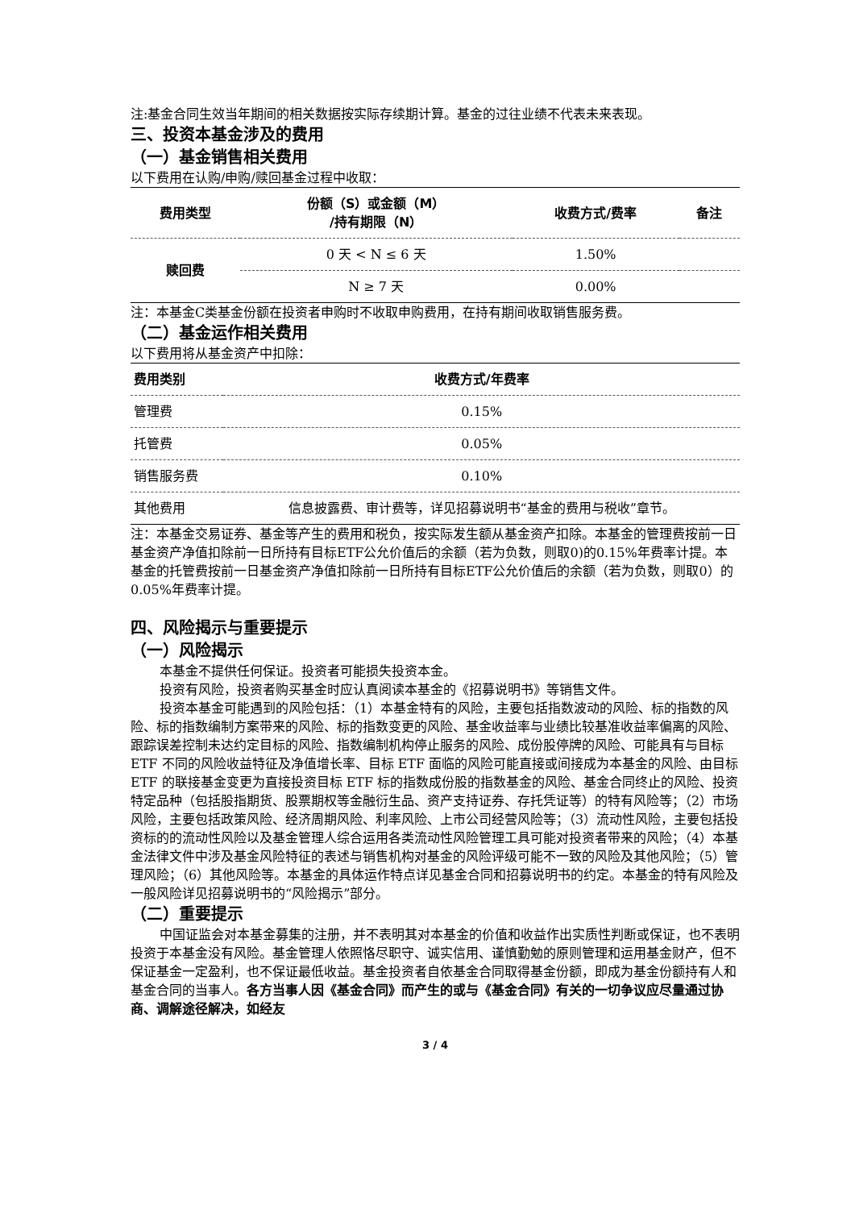注:基金合同生效当年期间的相关数据按实际存续期计算。基金的过往业绩不代表未来表现。
三、投资本基金涉及的费用
（一）基金销售相关费用
以下费用在认购/申购/赎回基金过程中收取：
| 费用类型 | 份额（S）或金额（M） /持有期限（N） | 收费方式/费率 | 备注 |
| --- | --- | --- | --- |
| 赎回费 | 0 天 < N ≤ 6 天 | 1.50% | |
| | N ≥ 7 天 | 0.00% | |
注：本基金C类基金份额在投资者申购时不收取申购费用，在持有期间收取销售服务费。
（二）基金运作相关费用
以下费用将从基金资产中扣除：
| 费用类别 | 收费方式/年费率 |
| --- | --- |
| 管理费 | 0.15% |
| 托管费 | 0.05% |
| 销售服务费 | 0.10% |
| 其他费用 | 信息披露费、审计费等，详见招募说明书“基金的费用与税收”章节。 |
注：本基金交易证券、基金等产生的费用和税负，按实际发生额从基金资产扣除。本基金的管理费按前一日基金资产净值扣除前一日所持有目标ETF公允价值后的余额（若为负数，则取0)的0.15%年费率计提。本基金的托管费按前一日基金资产净值扣除前一日所持有目标ETF公允价值后的余额（若为负数，则取0）的0.05%年费率计提。
四、风险揭示与重要提示
（一）风险揭示
本基金不提供任何保证。投资者可能损失投资本金。
投资有风险，投资者购买基金时应认真阅读本基金的《招募说明书》等销售文件。
投资本基金可能遇到的风险包括：（1）本基金特有的风险，主要包括指数波动的风险、标的指数的风险、标的指数编制方案带来的风险、标的指数变更的风险、基金收益率与业绩比较基准收益率偏离的风险、跟踪误差控制未达约定目标的风险、指数编制机构停止服务的风险、成份股停牌的风险、可能具有与目标 ETF 不同的风险收益特征及净值增长率、目标 ETF 面临的风险可能直接或间接成为本基金的风险、由目标 ETF 的联接基金变更为直接投资目标 ETF 标的指数成份股的指数基金的风险、基金合同终止的风险、投资特定品种（包括股指期货、股票期权等金融衍生品、资产支持证券、存托凭证等）的特有风险等；（2）市场风险，主要包括政策风险、经济周期风险、利率风险、上市公司经营风险等；（3）流动性风险，主要包括投资标的的流动性风险以及基金管理人综合运用各类流动性风险管理工具可能对投资者带来的风险；（4）本基金法律文件中涉及基金风险特征的表述与销售机构对基金的风险评级可能不一致的风险及其他风险；（5）管理风险；（6）其他风险等。本基金的具体运作特点详见基金合同和招募说明书的约定。本基金的特有风险及一般风险详见招募说明书的“风险揭示”部分。
（二）重要提示
中国证监会对本基金募集的注册，并不表明其对本基金的价值和收益作出实质性判断或保证，也不表明投资于本基金没有风险。基金管理人依照恪尽职守、诚实信用、谨慎勤勉的原则管理和运用基金财产，但不保证基金一定盈利，也不保证最低收益。基金投资者自依基金合同取得基金份额，即成为基金份额持有人和基金合同的当事人。各方当事人因《基金合同》而产生的或与《基金合同》有关的一切争议应尽量通过协商、调解途径解决，如经友
3 / 4